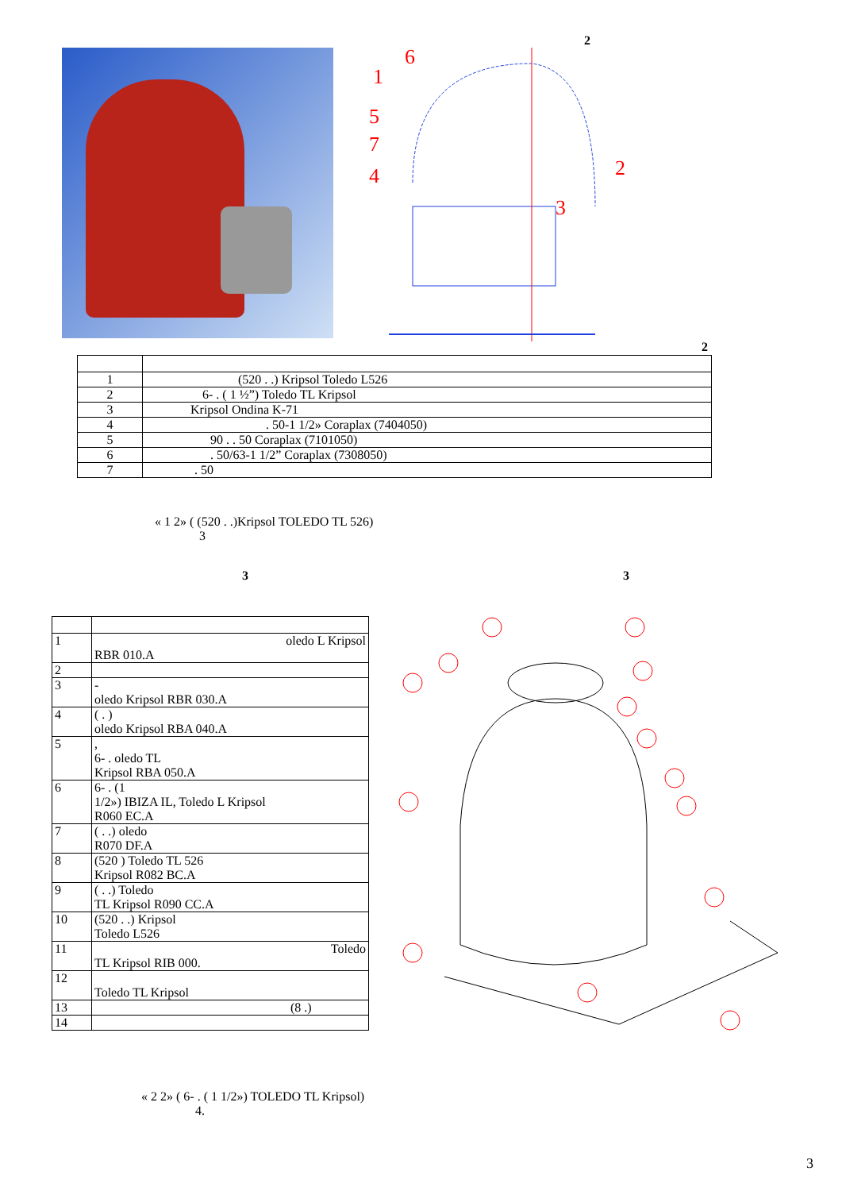2
6
1
5
7
4
2
3
2
| 1 | (520 . .) Kripsol Toledo L526 |
| 2 | 6- . ( 1 ½”) Toledo TL Kripsol |
| 3 | Kripsol Ondina K-71 |
| 4 | . 50-1 1/2» Coraplax (7404050) |
| 5 | 90 . . 50 Coraplax (7101050) |
| 6 | . 50/63-1 1/2” Coraplax (7308050) |
| 7 | . 50 |
« 1 2» ( (520 . .)Kripsol TOLEDO TL 526)
3
3 3
| 1 | oledo L Kripsol RBR 010.A |
| 2 | |
| 3 | - oledo Kripsol RBR 030.A |
| 4 | ( . ) oledo Kripsol RBA 040.A |
| 5 | , 6- . oledo TL Kripsol RBA 050.A |
| 6 | 6- . (1 1/2») IBIZA IL, Toledo L Kripsol R060 EC.A |
| 7 | ( . .) oledo R070 DF.A |
| 8 | (520 ) Toledo TL 526 Kripsol R082 BC.A |
| 9 | ( . .) Toledo TL Kripsol R090 CC.A |
| 10 | (520 . .) Kripsol Toledo L526 |
| 11 | Toledo TL Kripsol RIB 000. |
| 12 | Toledo TL Kripsol |
| 13 | (8 .) |
| 14 | |
« 2 2» ( 6- . ( 1 1/2») TOLEDO TL Kripsol)
4.
3